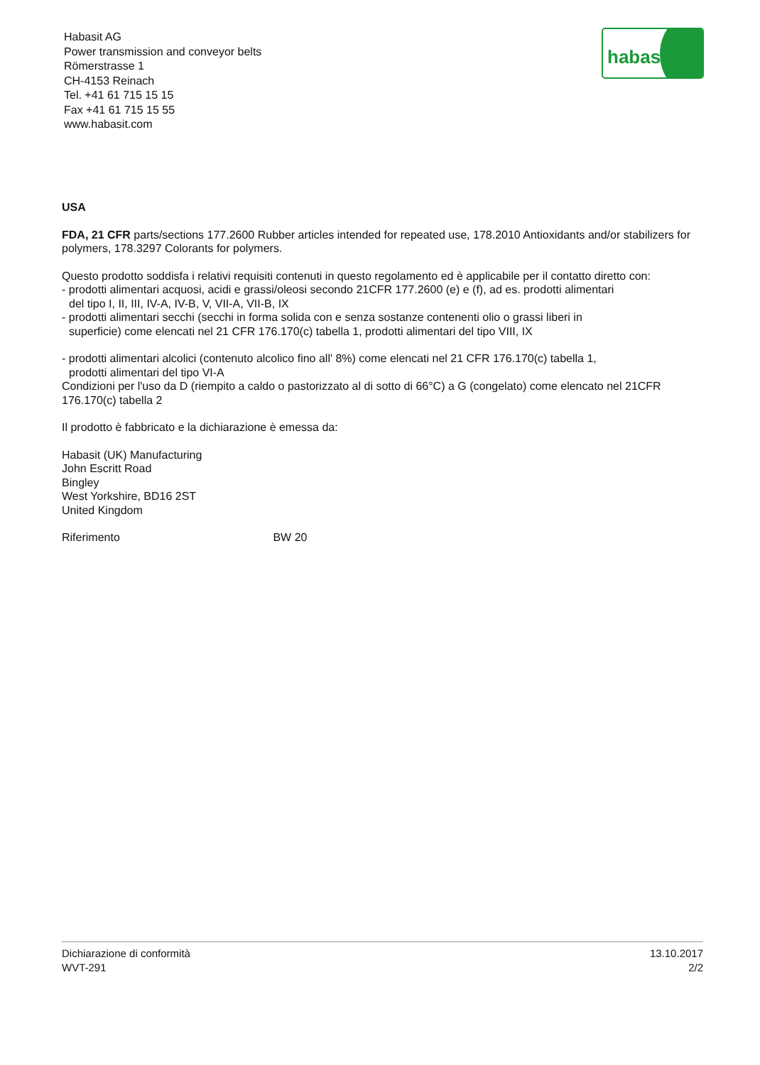Habasit AG
Power transmission and conveyor belts
Römerstrasse 1
CH-4153 Reinach
Tel. +41 61 715 15 15
Fax +41 61 715 15 55
www.habasit.com
habasit
USA
FDA, 21 CFR parts/sections 177.2600 Rubber articles intended for repeated use, 178.2010 Antioxidants and/or stabilizers for polymers, 178.3297 Colorants for polymers.
Questo prodotto soddisfa i relativi requisiti contenuti in questo regolamento ed è applicabile per il contatto diretto con:
- prodotti alimentari acquosi, acidi e grassi/oleosi secondo 21CFR 177.2600 (e) e (f), ad es. prodotti alimentari
del tipo I, II, III, IV-A, IV-B, V, VII-A, VII-B, IX
- prodotti alimentari secchi (secchi in forma solida con e senza sostanze contenenti olio o grassi liberi in
superficie) come elencati nel 21 CFR 176.170(c) tabella 1, prodotti alimentari del tipo VIII, IX
- prodotti alimentari alcolici (contenuto alcolico fino all' 8%) come elencati nel 21 CFR 176.170(c) tabella 1,
prodotti alimentari del tipo VI-A
Condizioni per l'uso da D (riempito a caldo o pastorizzato al di sotto di 66°C) a G (congelato) come elencato nel 21CFR 176.170(c) tabella 2
Il prodotto è fabbricato e la dichiarazione è emessa da:
Habasit (UK) Manufacturing
John Escritt Road
Bingley
West Yorkshire, BD16 2ST
United Kingdom
Riferimento BW 20
Dichiarazione di conformità
WVT-291
13.10.2017
2/2